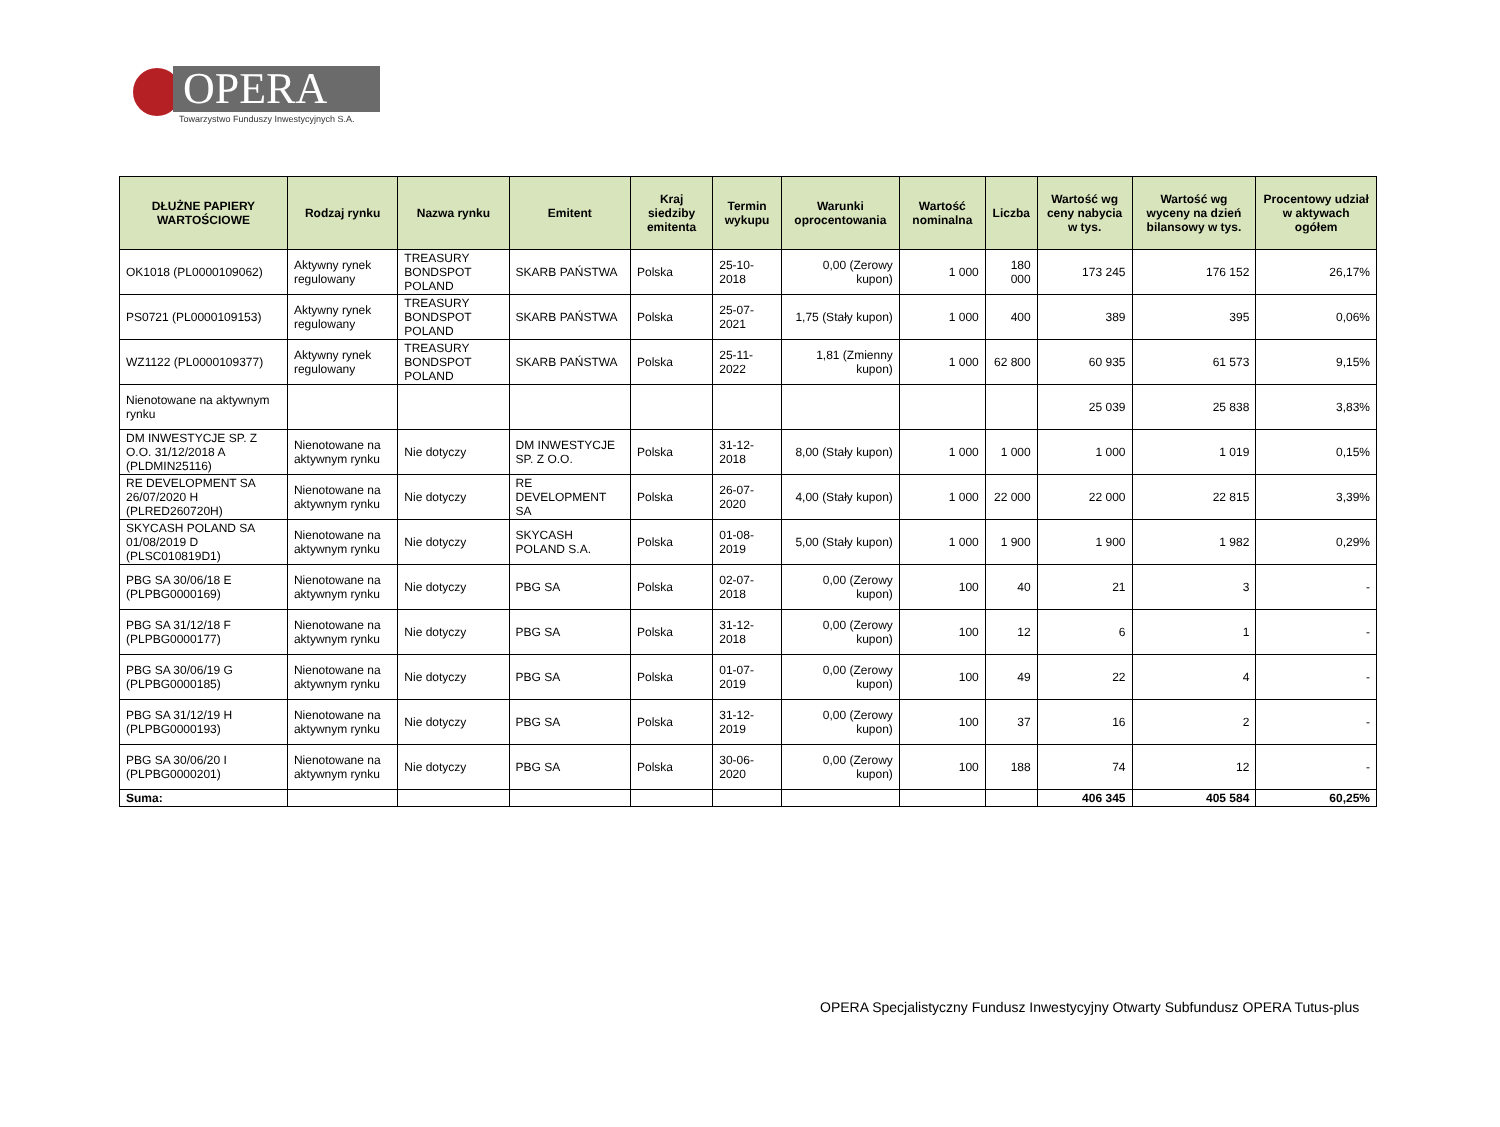OPERA
Towarzystwo Funduszy Inwestycyjnych S.A.
| DŁUŻNE PAPIERY WARTOŚCIOWE | Rodzaj rynku | Nazwa rynku | Emitent | Kraj siedziby emitenta | Termin wykupu | Warunki oprocentowania | Wartość nominalna | Liczba | Wartość wg ceny nabycia w tys. | Wartość wg wyceny na dzień bilansowy w tys. | Procentowy udział w aktywach ogółem |
| --- | --- | --- | --- | --- | --- | --- | --- | --- | --- | --- | --- |
| OK1018 (PL0000109062) | Aktywny rynek regulowany | TREASURY BONDSPOT POLAND | SKARB PAŃSTWA | Polska | 25-10-2018 | 0,00 (Zerowy kupon) | 1 000 | 180 000 | 173 245 | 176 152 | 26,17% |
| PS0721 (PL0000109153) | Aktywny rynek regulowany | TREASURY BONDSPOT POLAND | SKARB PAŃSTWA | Polska | 25-07-2021 | 1,75 (Stały kupon) | 1 000 | 400 | 389 | 395 | 0,06% |
| WZ1122 (PL0000109377) | Aktywny rynek regulowany | TREASURY BONDSPOT POLAND | SKARB PAŃSTWA | Polska | 25-11-2022 | 1,81 (Zmienny kupon) | 1 000 | 62 800 | 60 935 | 61 573 | 9,15% |
| Nienotowane na aktywnym rynku | | | | | | | | | 25 039 | 25 838 | 3,83% |
| DM INWESTYCJE SP. Z O.O. 31/12/2018 A (PLDMIN25116) | Nienotowane na aktywnym rynku | Nie dotyczy | DM INWESTYCJE SP. Z O.O. | Polska | 31-12-2018 | 8,00 (Stały kupon) | 1 000 | 1 000 | 1 000 | 1 019 | 0,15% |
| RE DEVELOPMENT SA 26/07/2020 H (PLRED260720H) | Nienotowane na aktywnym rynku | Nie dotyczy | RE DEVELOPMENT SA | Polska | 26-07-2020 | 4,00 (Stały kupon) | 1 000 | 22 000 | 22 000 | 22 815 | 3,39% |
| SKYCASH POLAND SA 01/08/2019 D (PLSC010819D1) | Nienotowane na aktywnym rynku | Nie dotyczy | SKYCASH POLAND S.A. | Polska | 01-08-2019 | 5,00 (Stały kupon) | 1 000 | 1 900 | 1 900 | 1 982 | 0,29% |
| PBG SA 30/06/18 E (PLPBG0000169) | Nienotowane na aktywnym rynku | Nie dotyczy | PBG SA | Polska | 02-07-2018 | 0,00 (Zerowy kupon) | 100 | 40 | 21 | 3 | - |
| PBG SA 31/12/18 F (PLPBG0000177) | Nienotowane na aktywnym rynku | Nie dotyczy | PBG SA | Polska | 31-12-2018 | 0,00 (Zerowy kupon) | 100 | 12 | 6 | 1 | - |
| PBG SA 30/06/19 G (PLPBG0000185) | Nienotowane na aktywnym rynku | Nie dotyczy | PBG SA | Polska | 01-07-2019 | 0,00 (Zerowy kupon) | 100 | 49 | 22 | 4 | - |
| PBG SA 31/12/19 H (PLPBG0000193) | Nienotowane na aktywnym rynku | Nie dotyczy | PBG SA | Polska | 31-12-2019 | 0,00 (Zerowy kupon) | 100 | 37 | 16 | 2 | - |
| PBG SA 30/06/20 I (PLPBG0000201) | Nienotowane na aktywnym rynku | Nie dotyczy | PBG SA | Polska | 30-06-2020 | 0,00 (Zerowy kupon) | 100 | 188 | 74 | 12 | - |
| Suma: | | | | | | | | | 406 345 | 405 584 | 60,25% |
OPERA Specjalistyczny Fundusz Inwestycyjny Otwarty Subfundusz OPERA Tutus-plus